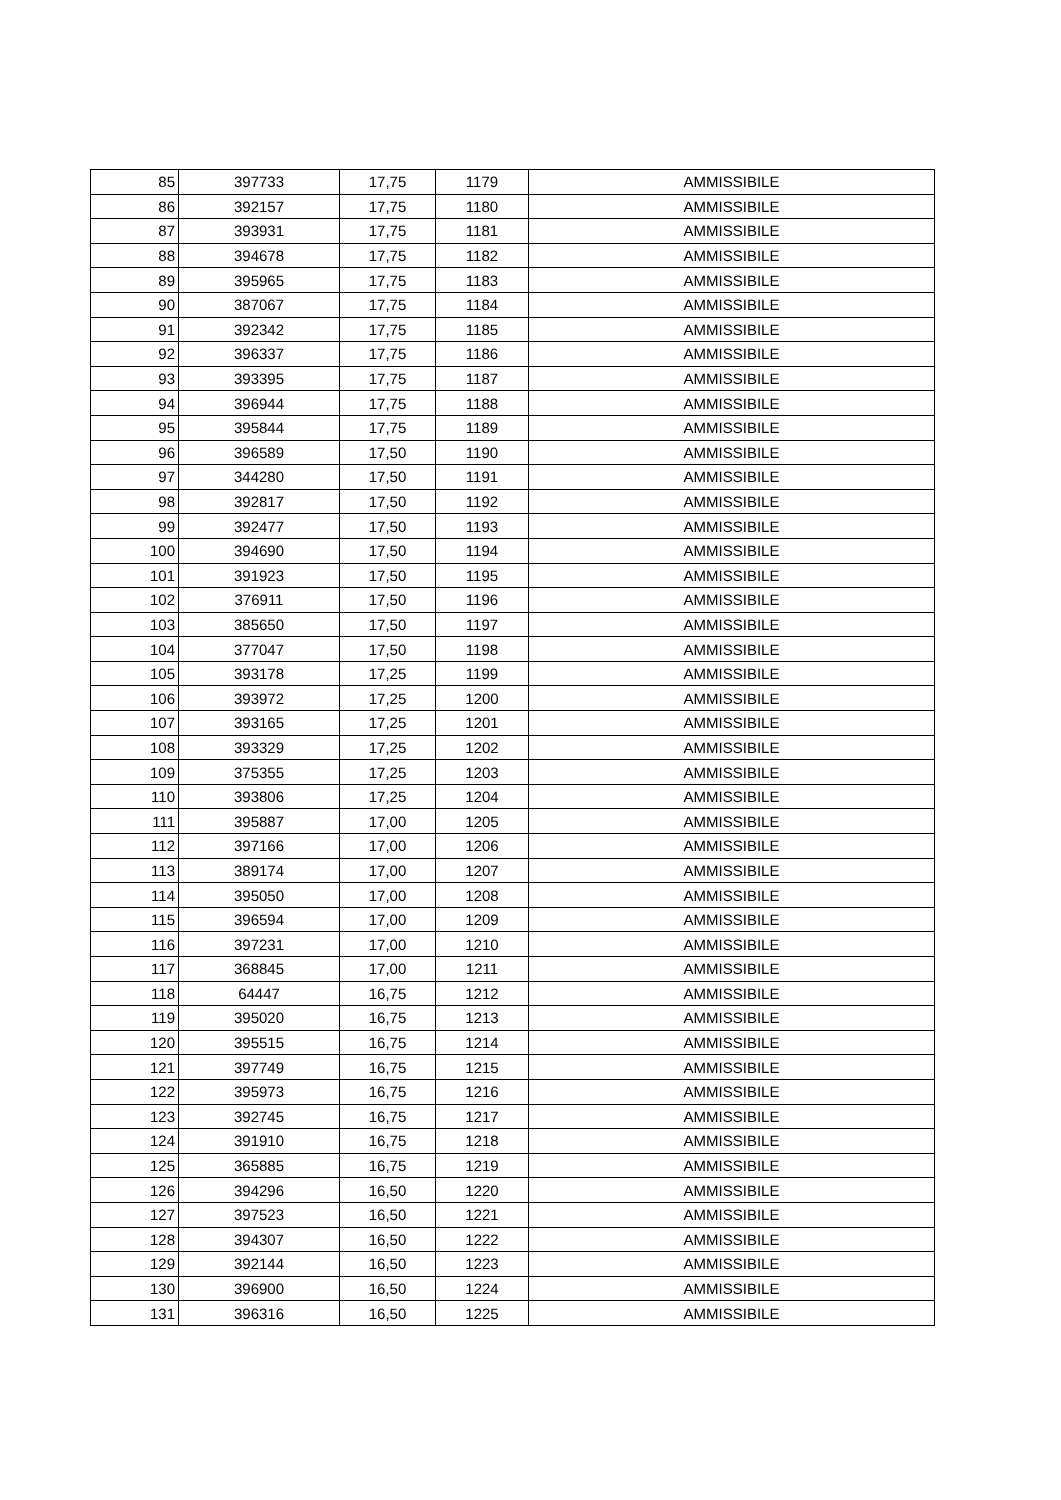| 85 | 397733 | 17,75 | 1179 | AMMISSIBILE |
| 86 | 392157 | 17,75 | 1180 | AMMISSIBILE |
| 87 | 393931 | 17,75 | 1181 | AMMISSIBILE |
| 88 | 394678 | 17,75 | 1182 | AMMISSIBILE |
| 89 | 395965 | 17,75 | 1183 | AMMISSIBILE |
| 90 | 387067 | 17,75 | 1184 | AMMISSIBILE |
| 91 | 392342 | 17,75 | 1185 | AMMISSIBILE |
| 92 | 396337 | 17,75 | 1186 | AMMISSIBILE |
| 93 | 393395 | 17,75 | 1187 | AMMISSIBILE |
| 94 | 396944 | 17,75 | 1188 | AMMISSIBILE |
| 95 | 395844 | 17,75 | 1189 | AMMISSIBILE |
| 96 | 396589 | 17,50 | 1190 | AMMISSIBILE |
| 97 | 344280 | 17,50 | 1191 | AMMISSIBILE |
| 98 | 392817 | 17,50 | 1192 | AMMISSIBILE |
| 99 | 392477 | 17,50 | 1193 | AMMISSIBILE |
| 100 | 394690 | 17,50 | 1194 | AMMISSIBILE |
| 101 | 391923 | 17,50 | 1195 | AMMISSIBILE |
| 102 | 376911 | 17,50 | 1196 | AMMISSIBILE |
| 103 | 385650 | 17,50 | 1197 | AMMISSIBILE |
| 104 | 377047 | 17,50 | 1198 | AMMISSIBILE |
| 105 | 393178 | 17,25 | 1199 | AMMISSIBILE |
| 106 | 393972 | 17,25 | 1200 | AMMISSIBILE |
| 107 | 393165 | 17,25 | 1201 | AMMISSIBILE |
| 108 | 393329 | 17,25 | 1202 | AMMISSIBILE |
| 109 | 375355 | 17,25 | 1203 | AMMISSIBILE |
| 110 | 393806 | 17,25 | 1204 | AMMISSIBILE |
| 111 | 395887 | 17,00 | 1205 | AMMISSIBILE |
| 112 | 397166 | 17,00 | 1206 | AMMISSIBILE |
| 113 | 389174 | 17,00 | 1207 | AMMISSIBILE |
| 114 | 395050 | 17,00 | 1208 | AMMISSIBILE |
| 115 | 396594 | 17,00 | 1209 | AMMISSIBILE |
| 116 | 397231 | 17,00 | 1210 | AMMISSIBILE |
| 117 | 368845 | 17,00 | 1211 | AMMISSIBILE |
| 118 | 64447 | 16,75 | 1212 | AMMISSIBILE |
| 119 | 395020 | 16,75 | 1213 | AMMISSIBILE |
| 120 | 395515 | 16,75 | 1214 | AMMISSIBILE |
| 121 | 397749 | 16,75 | 1215 | AMMISSIBILE |
| 122 | 395973 | 16,75 | 1216 | AMMISSIBILE |
| 123 | 392745 | 16,75 | 1217 | AMMISSIBILE |
| 124 | 391910 | 16,75 | 1218 | AMMISSIBILE |
| 125 | 365885 | 16,75 | 1219 | AMMISSIBILE |
| 126 | 394296 | 16,50 | 1220 | AMMISSIBILE |
| 127 | 397523 | 16,50 | 1221 | AMMISSIBILE |
| 128 | 394307 | 16,50 | 1222 | AMMISSIBILE |
| 129 | 392144 | 16,50 | 1223 | AMMISSIBILE |
| 130 | 396900 | 16,50 | 1224 | AMMISSIBILE |
| 131 | 396316 | 16,50 | 1225 | AMMISSIBILE |